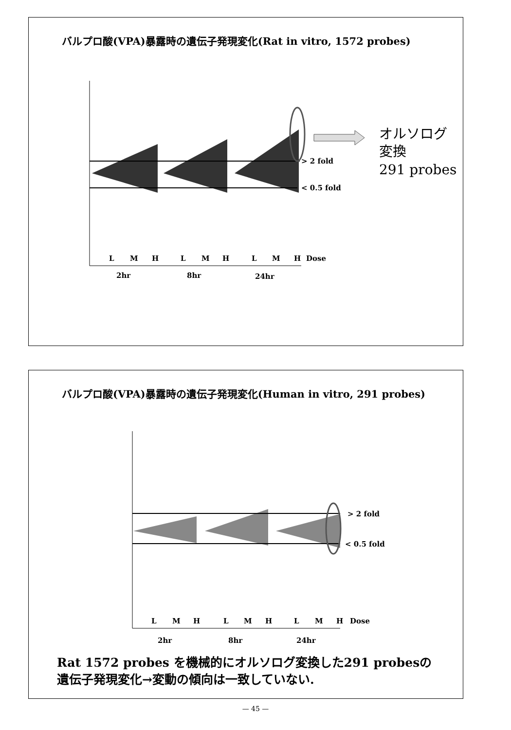バルプロ酸(VPA)暴露時の遺伝子発現変化(Rat in vitro, 1572 probes)
> 2 fold
< 0.5 fold
L
M
H
L
M
H
L
M
H
Dose
2hr
8hr
24hr
オルソログ
変換
291 probes
バルプロ酸(VPA)暴露時の遺伝子発現変化(Human in vitro, 291 probes)
> 2 fold
< 0.5 fold
L
M
H
L
M
H
L
M
H
Dose
2hr
8hr
24hr
Rat 1572 probes を機械的にオルソログ変換した291 probesの
遺伝子発現変化→変動の傾向は一致していない.
— 45 —